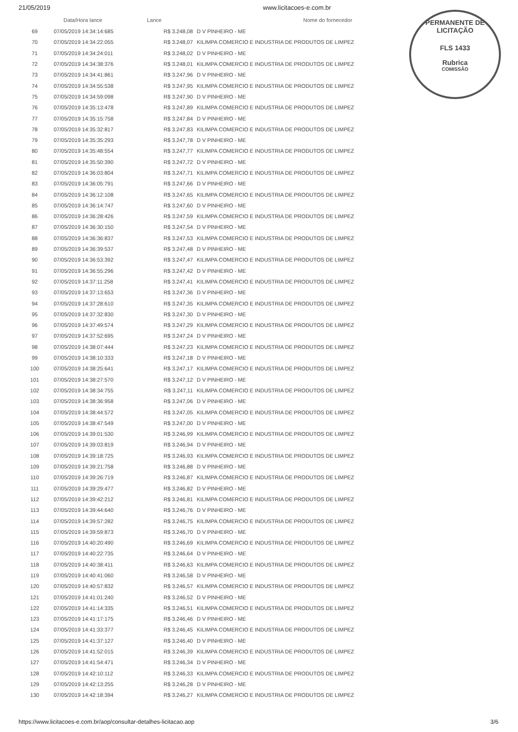21/05/2019 www.licitacoes-e.com.br
PERMANENTE DE LICITAÇÃO
FLS 1433
Rubrica
COMISSÃO
| | Data/Hora lance | Lance | Nome do fornecedor |
| --- | --- | --- | --- |
| 69 | 07/05/2019 14:34:14:685 | R$ 3.248,08 | D V PINHEIRO - ME |
| 70 | 07/05/2019 14:34:22:055 | R$ 3.248,07 | KILIMPA COMERCIO E INDUSTRIA DE PRODUTOS DE LIMPEZ |
| 71 | 07/05/2019 14:34:24:011 | R$ 3.248,02 | D V PINHEIRO - ME |
| 72 | 07/05/2019 14:34:38:376 | R$ 3.248,01 | KILIMPA COMERCIO E INDUSTRIA DE PRODUTOS DE LIMPEZ |
| 73 | 07/05/2019 14:34:41:861 | R$ 3.247,96 | D V PINHEIRO - ME |
| 74 | 07/05/2019 14:34:55:538 | R$ 3.247,95 | KILIMPA COMERCIO E INDUSTRIA DE PRODUTOS DE LIMPEZ |
| 75 | 07/05/2019 14:34:59:098 | R$ 3.247,90 | D V PINHEIRO - ME |
| 76 | 07/05/2019 14:35:13:478 | R$ 3.247,89 | KILIMPA COMERCIO E INDUSTRIA DE PRODUTOS DE LIMPEZ |
| 77 | 07/05/2019 14:35:15:758 | R$ 3.247,84 | D V PINHEIRO - ME |
| 78 | 07/05/2019 14:35:32:817 | R$ 3.247,83 | KILIMPA COMERCIO E INDUSTRIA DE PRODUTOS DE LIMPEZ |
| 79 | 07/05/2019 14:35:35:293 | R$ 3.247,78 | D V PINHEIRO - ME |
| 80 | 07/05/2019 14:35:48:554 | R$ 3.247,77 | KILIMPA COMERCIO E INDUSTRIA DE PRODUTOS DE LIMPEZ |
| 81 | 07/05/2019 14:35:50:390 | R$ 3.247,72 | D V PINHEIRO - ME |
| 82 | 07/05/2019 14:36:03:804 | R$ 3.247,71 | KILIMPA COMERCIO E INDUSTRIA DE PRODUTOS DE LIMPEZ |
| 83 | 07/05/2019 14:36:05:791 | R$ 3.247,66 | D V PINHEIRO - ME |
| 84 | 07/05/2019 14:36:12:108 | R$ 3.247,65 | KILIMPA COMERCIO E INDUSTRIA DE PRODUTOS DE LIMPEZ |
| 85 | 07/05/2019 14:36:14:747 | R$ 3.247,60 | D V PINHEIRO - ME |
| 86 | 07/05/2019 14:36:28:426 | R$ 3.247,59 | KILIMPA COMERCIO E INDUSTRIA DE PRODUTOS DE LIMPEZ |
| 87 | 07/05/2019 14:36:30:150 | R$ 3.247,54 | D V PINHEIRO - ME |
| 88 | 07/05/2019 14:36:36:837 | R$ 3.247,53 | KILIMPA COMERCIO E INDUSTRIA DE PRODUTOS DE LIMPEZ |
| 89 | 07/05/2019 14:36:39:537 | R$ 3.247,48 | D V PINHEIRO - ME |
| 90 | 07/05/2019 14:36:53:392 | R$ 3.247,47 | KILIMPA COMERCIO E INDUSTRIA DE PRODUTOS DE LIMPEZ |
| 91 | 07/05/2019 14:36:55:296 | R$ 3.247,42 | D V PINHEIRO - ME |
| 92 | 07/05/2019 14:37:11:258 | R$ 3.247,41 | KILIMPA COMERCIO E INDUSTRIA DE PRODUTOS DE LIMPEZ |
| 93 | 07/05/2019 14:37:13:653 | R$ 3.247,36 | D V PINHEIRO - ME |
| 94 | 07/05/2019 14:37:28:610 | R$ 3.247,35 | KILIMPA COMERCIO E INDUSTRIA DE PRODUTOS DE LIMPEZ |
| 95 | 07/05/2019 14:37:32:830 | R$ 3.247,30 | D V PINHEIRO - ME |
| 96 | 07/05/2019 14:37:49:574 | R$ 3.247,29 | KILIMPA COMERCIO E INDUSTRIA DE PRODUTOS DE LIMPEZ |
| 97 | 07/05/2019 14:37:52:695 | R$ 3.247,24 | D V PINHEIRO - ME |
| 98 | 07/05/2019 14:38:07:444 | R$ 3.247,23 | KILIMPA COMERCIO E INDUSTRIA DE PRODUTOS DE LIMPEZ |
| 99 | 07/05/2019 14:38:10:333 | R$ 3.247,18 | D V PINHEIRO - ME |
| 100 | 07/05/2019 14:38:25:641 | R$ 3.247,17 | KILIMPA COMERCIO E INDUSTRIA DE PRODUTOS DE LIMPEZ |
| 101 | 07/05/2019 14:38:27:570 | R$ 3.247,12 | D V PINHEIRO - ME |
| 102 | 07/05/2019 14:38:34:755 | R$ 3.247,11 | KILIMPA COMERCIO E INDUSTRIA DE PRODUTOS DE LIMPEZ |
| 103 | 07/05/2019 14:38:36:958 | R$ 3.247,06 | D V PINHEIRO - ME |
| 104 | 07/05/2019 14:38:44:572 | R$ 3.247,05 | KILIMPA COMERCIO E INDUSTRIA DE PRODUTOS DE LIMPEZ |
| 105 | 07/05/2019 14:38:47:549 | R$ 3.247,00 | D V PINHEIRO - ME |
| 106 | 07/05/2019 14:39:01:530 | R$ 3.246,99 | KILIMPA COMERCIO E INDUSTRIA DE PRODUTOS DE LIMPEZ |
| 107 | 07/05/2019 14:39:03:819 | R$ 3.246,94 | D V PINHEIRO - ME |
| 108 | 07/05/2019 14:39:18:725 | R$ 3.246,93 | KILIMPA COMERCIO E INDUSTRIA DE PRODUTOS DE LIMPEZ |
| 109 | 07/05/2019 14:39:21:758 | R$ 3.246,88 | D V PINHEIRO - ME |
| 110 | 07/05/2019 14:39:26:719 | R$ 3.246,87 | KILIMPA COMERCIO E INDUSTRIA DE PRODUTOS DE LIMPEZ |
| 111 | 07/05/2019 14:39:29:477 | R$ 3.246,82 | D V PINHEIRO - ME |
| 112 | 07/05/2019 14:39:42:212 | R$ 3.246,81 | KILIMPA COMERCIO E INDUSTRIA DE PRODUTOS DE LIMPEZ |
| 113 | 07/05/2019 14:39:44:640 | R$ 3.246,76 | D V PINHEIRO - ME |
| 114 | 07/05/2019 14:39:57:282 | R$ 3.246,75 | KILIMPA COMERCIO E INDUSTRIA DE PRODUTOS DE LIMPEZ |
| 115 | 07/05/2019 14:39:59:873 | R$ 3.246,70 | D V PINHEIRO - ME |
| 116 | 07/05/2019 14:40:20:490 | R$ 3.246,69 | KILIMPA COMERCIO E INDUSTRIA DE PRODUTOS DE LIMPEZ |
| 117 | 07/05/2019 14:40:22:735 | R$ 3.246,64 | D V PINHEIRO - ME |
| 118 | 07/05/2019 14:40:38:411 | R$ 3.246,63 | KILIMPA COMERCIO E INDUSTRIA DE PRODUTOS DE LIMPEZ |
| 119 | 07/05/2019 14:40:41:060 | R$ 3.246,58 | D V PINHEIRO - ME |
| 120 | 07/05/2019 14:40:57:832 | R$ 3.246,57 | KILIMPA COMERCIO E INDUSTRIA DE PRODUTOS DE LIMPEZ |
| 121 | 07/05/2019 14:41:01:240 | R$ 3.246,52 | D V PINHEIRO - ME |
| 122 | 07/05/2019 14:41:14:335 | R$ 3.246,51 | KILIMPA COMERCIO E INDUSTRIA DE PRODUTOS DE LIMPEZ |
| 123 | 07/05/2019 14:41:17:175 | R$ 3.246,46 | D V PINHEIRO - ME |
| 124 | 07/05/2019 14:41:33:377 | R$ 3.246,45 | KILIMPA COMERCIO E INDUSTRIA DE PRODUTOS DE LIMPEZ |
| 125 | 07/05/2019 14:41:37:127 | R$ 3.246,40 | D V PINHEIRO - ME |
| 126 | 07/05/2019 14:41:52:015 | R$ 3.246,39 | KILIMPA COMERCIO E INDUSTRIA DE PRODUTOS DE LIMPEZ |
| 127 | 07/05/2019 14:41:54:471 | R$ 3.246,34 | D V PINHEIRO - ME |
| 128 | 07/05/2019 14:42:10:112 | R$ 3.246,33 | KILIMPA COMERCIO E INDUSTRIA DE PRODUTOS DE LIMPEZ |
| 129 | 07/05/2019 14:42:13:255 | R$ 3.246,28 | D V PINHEIRO - ME |
| 130 | 07/05/2019 14:42:18:394 | R$ 3.246,27 | KILIMPA COMERCIO E INDUSTRIA DE PRODUTOS DE LIMPEZ |
https://www.licitacoes-e.com.br/aop/consultar-detalhes-licitacao.aop 3/6